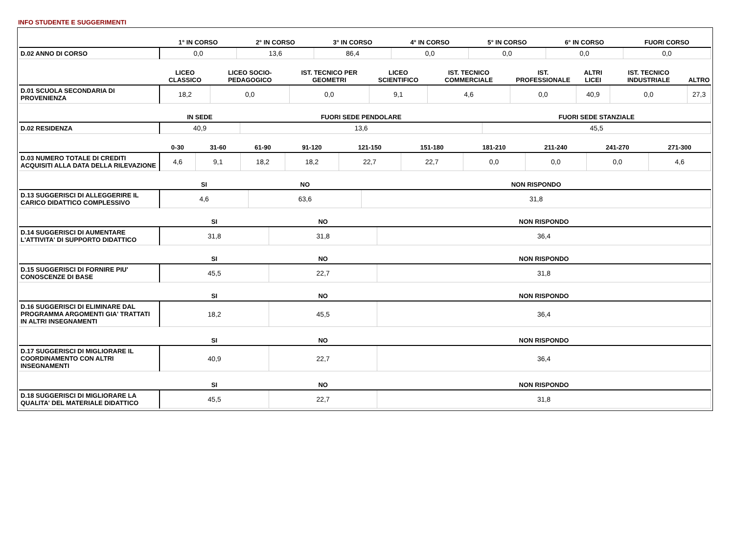INFO STUDENTE E SUGGERIMENTI
| | 1° IN CORSO | 2° IN CORSO | 3° IN CORSO | 4° IN CORSO | 5° IN CORSO | 6° IN CORSO | FUORI CORSO |
| --- | --- | --- | --- | --- | --- | --- | --- |
| D.02 ANNO DI CORSO | 0,0 | 13,6 | 86,4 | 0,0 | 0,0 | 0,0 | 0,0 |
| | LICEO CLASSICO | LICEO SOCIO-PEDAGOGICO | IST. TECNICO PER GEOMETRI | LICEO SCIENTIFICO | IST. TECNICO COMMERCIALE | IST. PROFESSIONALE | ALTRI LICEI | IST. TECNICO INDUSTRIALE | ALTRO |
| --- | --- | --- | --- | --- | --- | --- | --- | --- | --- |
| D.01 SCUOLA SECONDARIA DI PROVENIENZA | 18,2 | 0,0 | 0,0 | 9,1 | 4,6 | 0,0 | 40,9 | 0,0 | 27,3 |
| | IN SEDE | FUORI SEDE PENDOLARE | FUORI SEDE STANZIALE |
| --- | --- | --- | --- |
| D.02 RESIDENZA | 40,9 | 13,6 | 45,5 |
| | 0-30 | 31-60 | 61-90 | 91-120 | 121-150 | 151-180 | 181-210 | 211-240 | 241-270 | 271-300 |
| --- | --- | --- | --- | --- | --- | --- | --- | --- | --- | --- |
| D.03 NUMERO TOTALE DI CREDITI ACQUISITI ALLA DATA DELLA RILEVAZIONE | 4,6 | 9,1 | 18,2 | 18,2 | 22,7 | 22,7 | 0,0 | 0,0 | 0,0 | 4,6 |
| | SI | NO | NON RISPONDO |
| --- | --- | --- | --- |
| D.13 SUGGERISCI DI ALLEGGERIRE IL CARICO DIDATTICO COMPLESSIVO | 4,6 | 63,6 | 31,8 |
| | SI | NO | NON RISPONDO |
| --- | --- | --- | --- |
| D.14 SUGGERISCI DI AUMENTARE L'ATTIVITA' DI SUPPORTO DIDATTICO | 31,8 | 31,8 | 36,4 |
| | SI | NO | NON RISPONDO |
| --- | --- | --- | --- |
| D.15 SUGGERISCI DI FORNIRE PIU' CONOSCENZE DI BASE | 45,5 | 22,7 | 31,8 |
| | SI | NO | NON RISPONDO |
| --- | --- | --- | --- |
| D.16 SUGGERISCI DI ELIMINARE DAL PROGRAMMA ARGOMENTI GIA' TRATTATI IN ALTRI INSEGNAMENTI | 18,2 | 45,5 | 36,4 |
| | SI | NO | NON RISPONDO |
| --- | --- | --- | --- |
| D.17 SUGGERISCI DI MIGLIORARE IL COORDINAMENTO CON ALTRI INSEGNAMENTI | 40,9 | 22,7 | 36,4 |
| | SI | NO | NON RISPONDO |
| --- | --- | --- | --- |
| D.18 SUGGERISCI DI MIGLIORARE LA QUALITA' DEL MATERIALE DIDATTICO | 45,5 | 22,7 | 31,8 |